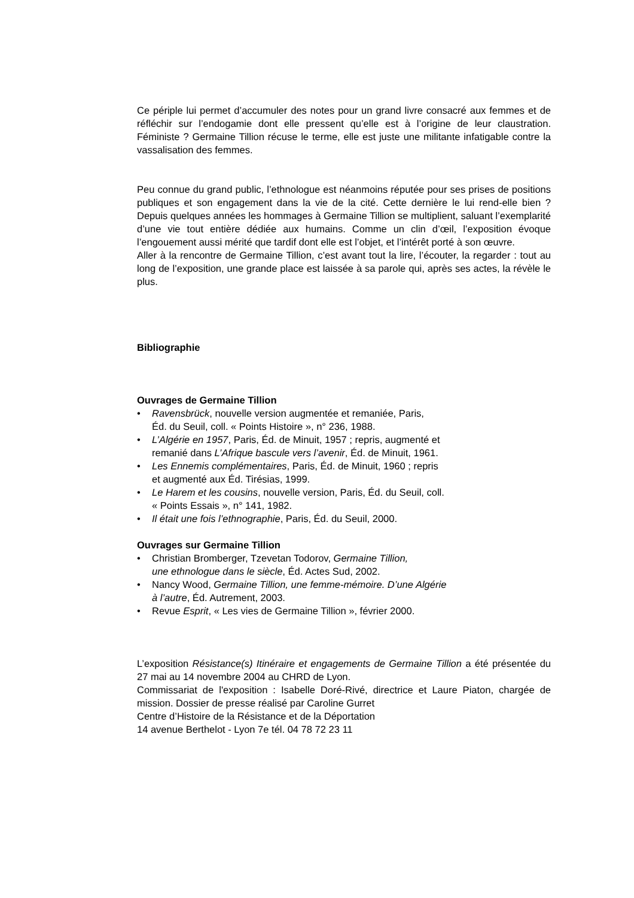Ce périple lui permet d’accumuler des notes pour un grand livre consacré aux femmes et de réfléchir sur l’endogamie dont elle pressent qu’elle est à l’origine de leur claustration. Féministe ? Germaine Tillion récuse le terme, elle est juste une militante infatigable contre la vassalisation des femmes.
Peu connue du grand public, l’ethnologue est néanmoins réputée pour ses prises de positions publiques et son engagement dans la vie de la cité. Cette dernière le lui rend-elle bien ? Depuis quelques années les hommages à Germaine Tillion se multiplient, saluant l’exemplarité d’une vie tout entière dédiée aux humains. Comme un clin d’œil, l’exposition évoque l’engouement aussi mérité que tardif dont elle est l’objet, et l’intérêt porté à son œuvre.
Aller à la rencontre de Germaine Tillion, c’est avant tout la lire, l’écouter, la regarder : tout au long de l’exposition, une grande place est laissée à sa parole qui, après ses actes, la révèle le plus.
Bibliographie
Ouvrages de Germaine Tillion
• Ravensbrück, nouvelle version augmentée et remaniée, Paris,
Éd. du Seuil, coll. « Points Histoire », n° 236, 1988.
• L’Algérie en 1957, Paris, Éd. de Minuit, 1957 ; repris, augmenté et
remanié dans L’Afrique bascule vers l’avenir, Éd. de Minuit, 1961.
• Les Ennemis complémentaires, Paris, Éd. de Minuit, 1960 ; repris
et augmenté aux Éd. Tirésias, 1999.
• Le Harem et les cousins, nouvelle version, Paris, Éd. du Seuil, coll.
« Points Essais », n° 141, 1982.
• Il était une fois l’ethnographie, Paris, Éd. du Seuil, 2000.
Ouvrages sur Germaine Tillion
• Christian Bromberger, Tzevetan Todorov, Germaine Tillion,
une ethnologue dans le siècle, Éd. Actes Sud, 2002.
• Nancy Wood, Germaine Tillion, une femme-mémoire. D’une Algérie
à l’autre, Éd. Autrement, 2003.
• Revue Esprit, « Les vies de Germaine Tillion », février 2000.
L’exposition Résistance(s) Itinéraire et engagements de Germaine Tillion a été présentée du 27 mai au 14 novembre 2004 au CHRD de Lyon.
Commissariat de l'exposition : Isabelle Doré-Rivé, directrice et Laure Piaton, chargée de mission. Dossier de presse réalisé par Caroline Gurret
Centre d’Histoire de la Résistance et de la Déportation
14 avenue Berthelot - Lyon 7e tél. 04 78 72 23 11